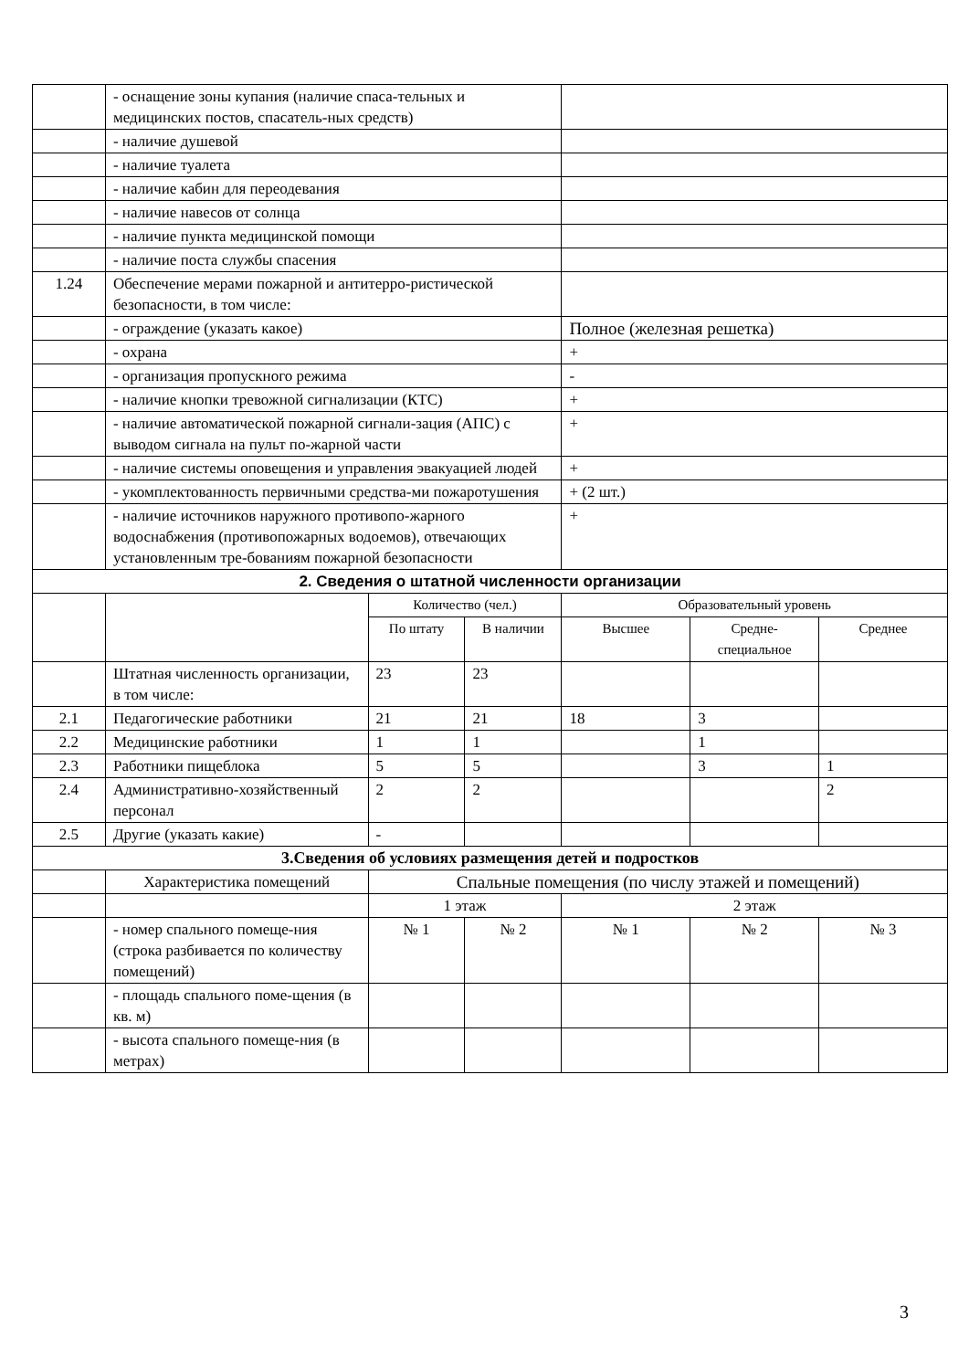| | - оснащение зоны купания (наличие спаса-тельных и медицинских постов, спасатель-ных средств) | | | | | |
| | - наличие душевой | | | | | |
| | - наличие туалета | | | | | |
| | - наличие кабин для переодевания | | | | | |
| | - наличие навесов от солнца | | | | | |
| | - наличие пункта медицинской помощи | | | | | |
| | - наличие поста службы спасения | | | | | |
| 1.24 | Обеспечение мерами пожарной и антитерро-ристической безопасности, в том числе: | | | | | |
| | - ограждение (указать какое) | | | Полное (железная решетка) | | |
| | - охрана | | | + | | |
| | - организация пропускного режима | | | - | | |
| | - наличие кнопки тревожной сигнализации (КТС) | | | + | | |
| | - наличие автоматической пожарной сигнали-зация (АПС) с выводом сигнала на пульт по-жарной части | | | + | | |
| | - наличие системы оповещения и управления эвакуацией людей | | | + | | |
| | - укомплектованность первичными средства-ми пожаротушения | | | + (2 шт.) | | |
| | - наличие источников наружного противопо-жарного водоснабжения (противопожарных водоемов), отвечающих установленным тре-бованиям пожарной безопасности | | | + | | |
| 2. Сведения о штатной численности организации | | | | | | |
| | | Количество (чел.) | | Образовательный уровень | | |
| | | По штату | В наличии | Высшее | Средне-специальное | Среднее |
| | Штатная численность организации, в том числе: | 23 | 23 | | | |
| 2.1 | Педагогические работники | 21 | 21 | 18 | 3 | |
| 2.2 | Медицинские работники | 1 | 1 | | 1 | |
| 2.3 | Работники пищеблока | 5 | 5 | | 3 | 1 |
| 2.4 | Административно-хозяйственный персонал | 2 | 2 | | | 2 |
| 2.5 | Другие (указать какие) | - | | | | |
| 3.Сведения об условиях размещения детей и подростков | | | | | | |
| | Характеристика помещений | Спальные помещения (по числу этажей и помещений) | | | | |
| | | 1 этаж | | 2 этаж | | |
| | - номер спального помеще-ния (строка разбивается по количеству помещений) | № 1 | № 2 | № 1 | № 2 | № 3 |
| | - площадь спального поме-щения (в кв. м) | | | | | |
| | - высота спального помеще-ния (в метрах) | | | | | |
3